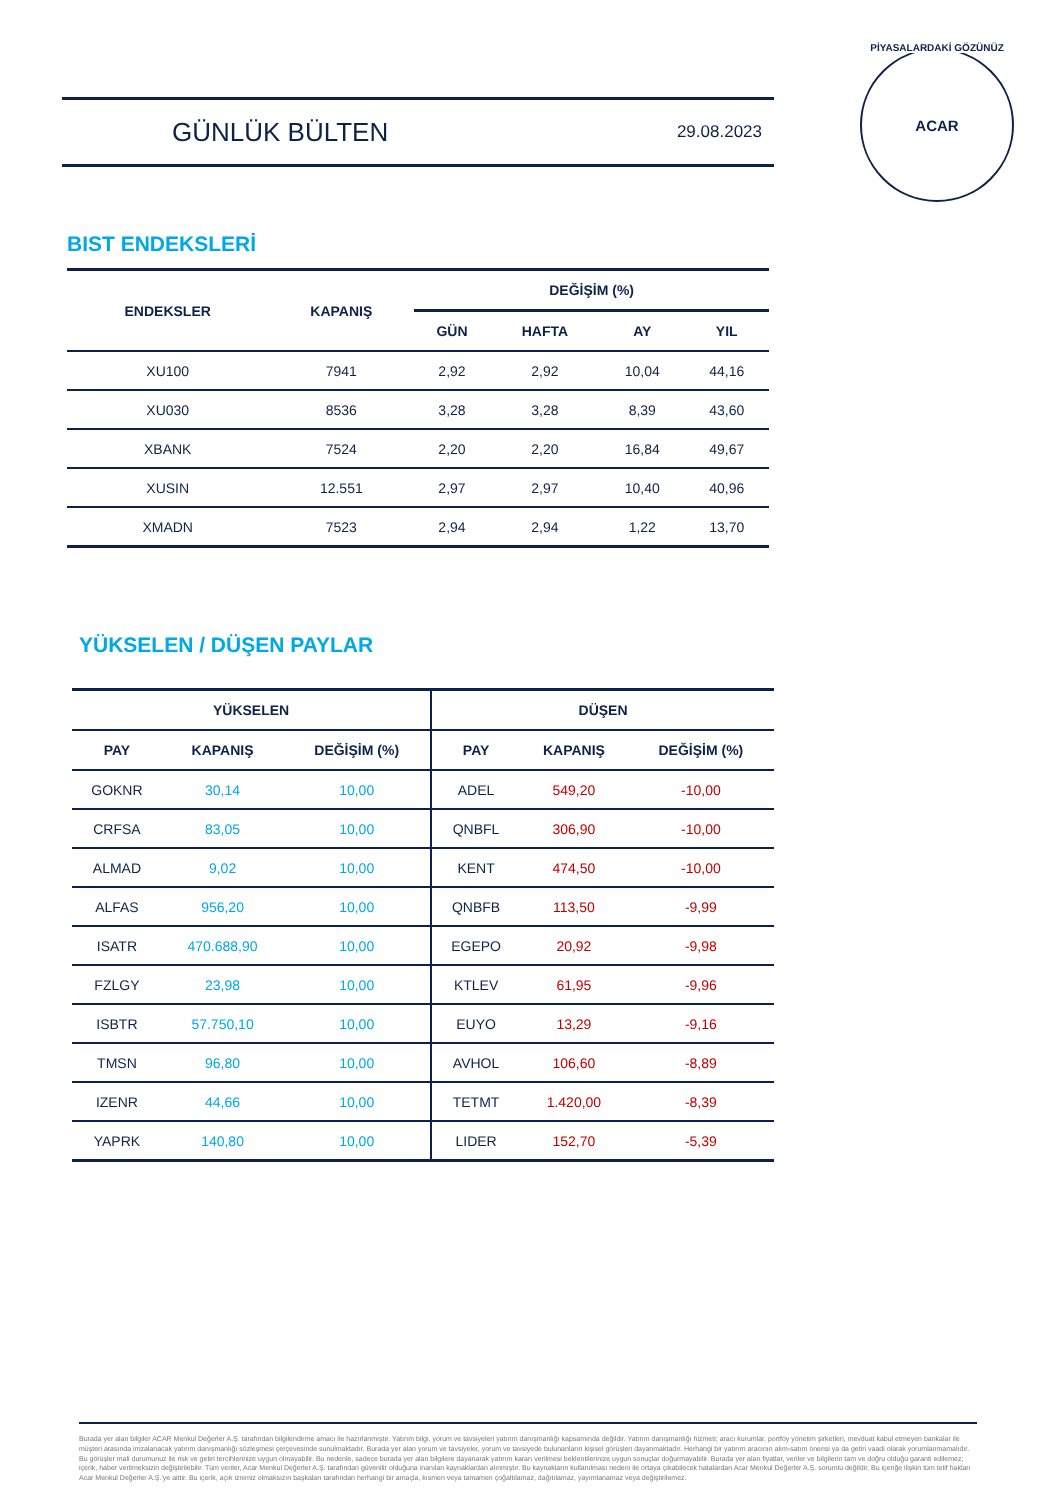GÜNLÜK BÜLTEN
29.08.2023
PİYASALARDAKİ GÖZÜNÜZ
ACAR
BIST ENDEKSLERİ
| ENDEKSLER | KAPANIŞ | DEĞİŞİM (%) | | | |
| --- | --- | --- | --- | --- | --- |
| | | GÜN | HAFTA | AY | YIL |
| XU100 | 7941 | 2,92 | 2,92 | 10,04 | 44,16 |
| XU030 | 8536 | 3,28 | 3,28 | 8,39 | 43,60 |
| XBANK | 7524 | 2,20 | 2,20 | 16,84 | 49,67 |
| XUSIN | 12.551 | 2,97 | 2,97 | 10,40 | 40,96 |
| XMADN | 7523 | 2,94 | 2,94 | 1,22 | 13,70 |
YÜKSELEN / DÜŞEN PAYLAR
| YÜKSELEN | | | DÜŞEN | | |
| --- | --- | --- | --- | --- | --- |
| PAY | KAPANIŞ | DEĞİŞİM (%) | PAY | KAPANIŞ | DEĞİŞİM (%) |
| GOKNR | 30,14 | 10,00 | ADEL | 549,20 | -10,00 |
| CRFSA | 83,05 | 10,00 | QNBFL | 306,90 | -10,00 |
| ALMAD | 9,02 | 10,00 | KENT | 474,50 | -10,00 |
| ALFAS | 956,20 | 10,00 | QNBFB | 113,50 | -9,99 |
| ISATR | 470.688,90 | 10,00 | EGEPO | 20,92 | -9,98 |
| FZLGY | 23,98 | 10,00 | KTLEV | 61,95 | -9,96 |
| ISBTR | 57.750,10 | 10,00 | EUYO | 13,29 | -9,16 |
| TMSN | 96,80 | 10,00 | AVHOL | 106,60 | -8,89 |
| IZENR | 44,66 | 10,00 | TETMT | 1.420,00 | -8,39 |
| YAPRK | 140,80 | 10,00 | LIDER | 152,70 | -5,39 |
Burada yer alan bilgiler ACAR Menkul Değerler A.Ş. tarafından bilgilendirme amacı ile hazırlanmıştır. Yatırım bilgi, yorum ve tavsiyeleri yatırım danışmanlığı kapsamında değildir. Yatırım danışmanlığı hizmeti; aracı kurumlar, portföy yönetim şirketleri, mevduat kabul etmeyen bankalar ile müşteri arasında imzalanacak yatırım danışmanlığı sözleşmesi çerçevesinde sunulmaktadır. Burada yer alan yorum ve tavsiyeler, yorum ve tavsiyede bulunanların kişisel görüşleri dayanmaktadır. Herhangi bir yatırım aracının alım-satım önerisi ya da getiri vaadi olarak yorumlanmamalıdır. Bu görüşler mali durumunuz ile risk ve getiri tercihlerinize uygun olmayabilir. Bu nedenle, sadece burada yer alan bilgilere dayanarak yatırım kararı verilmesi beklentilerinize uygun sonuçlar doğurmayabilir. Burada yer alan fiyatlar, veriler ve bilgilerin tam ve doğru olduğu garanti edilemez; içerik, haber verilmeksizin değiştirilebilir. Tüm veriler, Acar Menkul Değerler A.Ş. tarafından güvenilir olduğuna inanılan kaynaklardan alınmıştır. Bu kaynakların kullanılması nedeni ile ortaya çıkabilecek hatalardan Acar Menkul Değerler A.Ş. sorumlu değildir. Bu içeriğe ilişkin tüm telif hakları Acar Menkul Değerler A.Ş.'ye aittir. Bu içerik, açık iznimiz olmaksızın başkaları tarafından herhangi bir amaçla, kısmen veya tamamen çoğaltılamaz, dağıtılamaz, yayımlanamaz veya değiştirilemez.